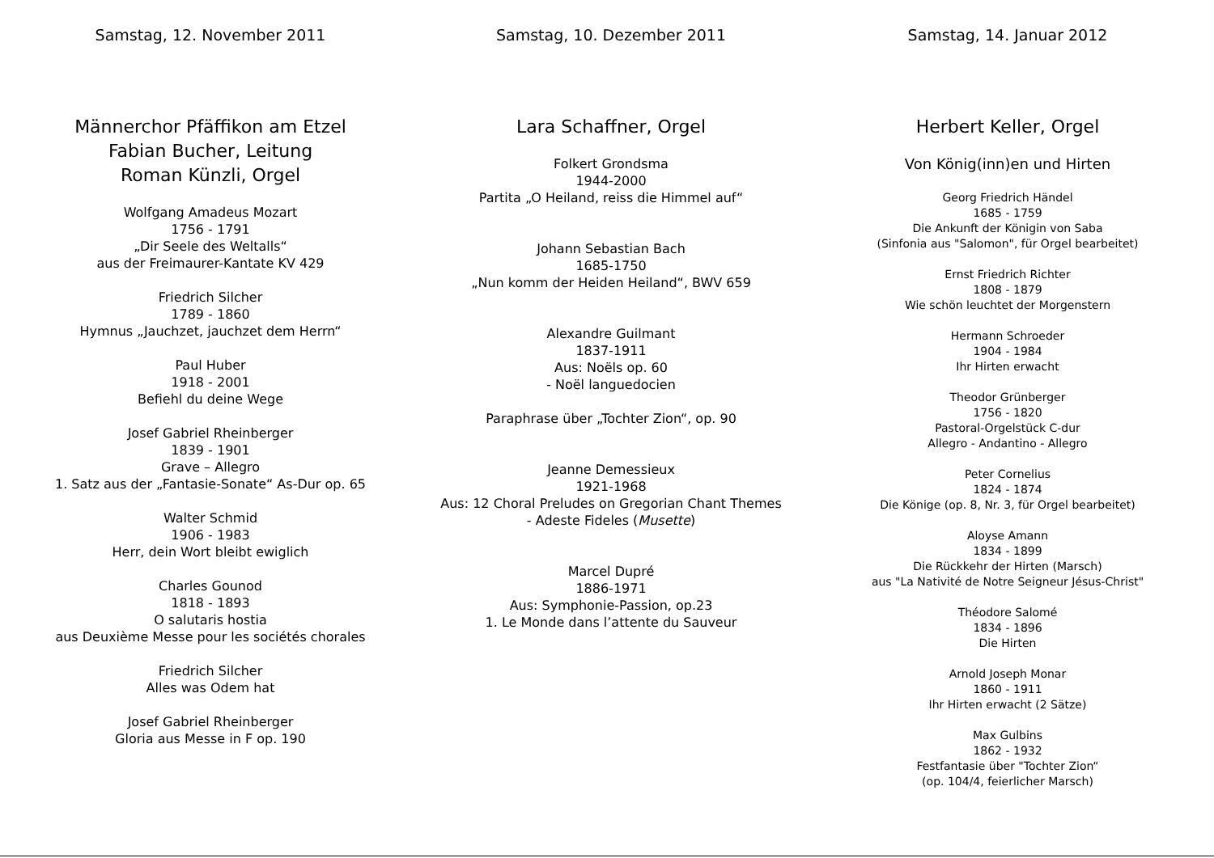Samstag, 12. November 2011
Männerchor Pfäffikon am Etzel
Fabian Bucher, Leitung
Roman Künzli, Orgel
Wolfgang Amadeus Mozart
1756 - 1791
„Dir Seele des Weltalls“
aus der Freimaurer-Kantate KV 429
Friedrich Silcher
1789 - 1860
Hymnus „Jauchzet, jauchzet dem Herrn“
Paul Huber
1918 - 2001
Befiehl du deine Wege
Josef Gabriel Rheinberger
1839 - 1901
Grave – Allegro
1. Satz aus der „Fantasie-Sonate“ As-Dur op. 65
Walter Schmid
1906 - 1983
Herr, dein Wort bleibt ewiglich
Charles Gounod
1818 - 1893
O salutaris hostia
aus Deuxième Messe pour les sociétés chorales
Friedrich Silcher
Alles was Odem hat
Josef Gabriel Rheinberger
Gloria aus Messe in F op. 190
Samstag, 10. Dezember 2011
Lara Schaffner, Orgel
Folkert Grondsma
1944-2000
Partita „O Heiland, reiss die Himmel auf“
Johann Sebastian Bach
1685-1750
„Nun komm der Heiden Heiland“, BWV 659
Alexandre Guilmant
1837-1911
Aus: Noëls op. 60
- Noël languedocien
Paraphrase über „Tochter Zion“, op. 90
Jeanne Demessieux
1921-1968
Aus: 12 Choral Preludes on Gregorian Chant Themes
- Adeste Fideles (Musette)
Marcel Dupré
1886-1971
Aus: Symphonie-Passion, op.23
1. Le Monde dans l’attente du Sauveur
Samstag, 14. Januar 2012
Herbert Keller, Orgel
Von König(inn)en und Hirten
Georg Friedrich Händel
1685 - 1759
Die Ankunft der Königin von Saba
(Sinfonia aus "Salomon", für Orgel bearbeitet)
Ernst Friedrich Richter
1808 - 1879
Wie schön leuchtet der Morgenstern
Hermann Schroeder
1904 - 1984
Ihr Hirten erwacht
Theodor Grünberger
1756 - 1820
Pastoral-Orgelstück C-dur
Allegro - Andantino - Allegro
Peter Cornelius
1824 - 1874
Die Könige (op. 8, Nr. 3, für Orgel bearbeitet)
Aloyse Amann
1834 - 1899
Die Rückkehr der Hirten (Marsch)
aus "La Nativité de Notre Seigneur Jésus-Christ"
Théodore Salomé
1834 - 1896
Die Hirten
Arnold Joseph Monar
1860 - 1911
Ihr Hirten erwacht (2 Sätze)
Max Gulbins
1862 - 1932
Festfantasie über "Tochter Zion“
(op. 104/4, feierlicher Marsch)